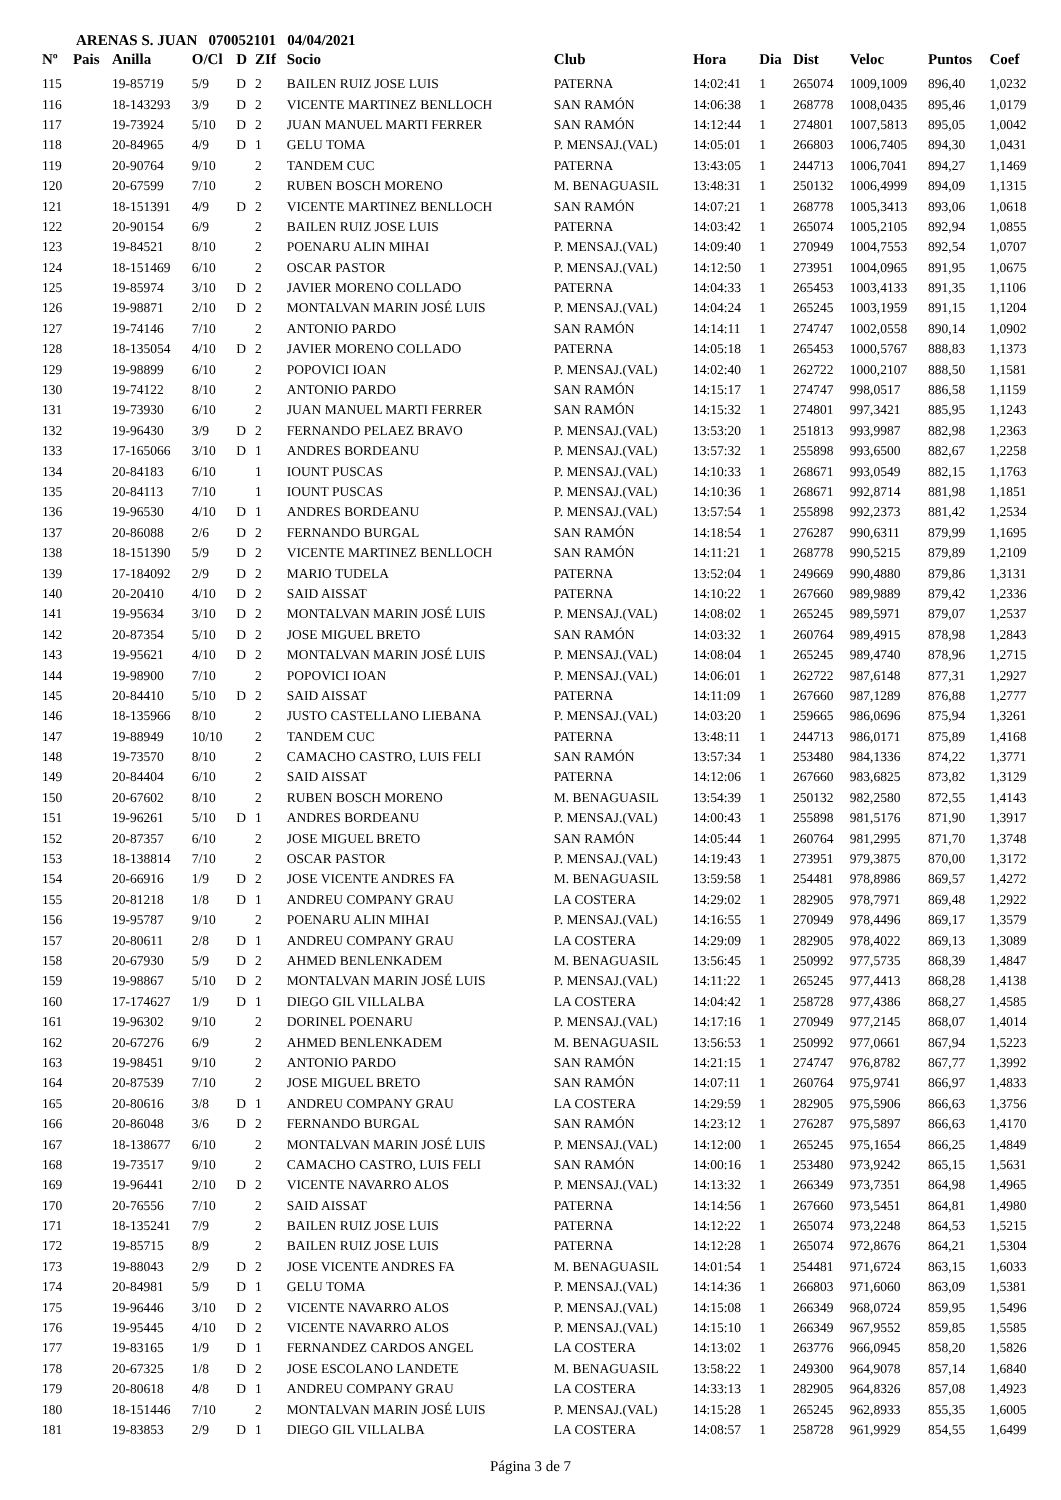ARENAS S. JUAN 070052101 04/04/2021
| Nº | Pais | Anilla | O/Cl | D | ZIf | Socio | Club | Hora | Dia | Dist | Veloc | Puntos | Coef |
| --- | --- | --- | --- | --- | --- | --- | --- | --- | --- | --- | --- | --- | --- |
| 115 | | 19-85719 | 5/9 | D | 2 | BAILEN RUIZ JOSE LUIS | PATERNA | 14:02:41 | 1 | 265074 | 1009,1009 | 896,40 | 1,0232 |
| 116 | | 18-143293 | 3/9 | D | 2 | VICENTE MARTINEZ BENLLOCH | SAN RAMÓN | 14:06:38 | 1 | 268778 | 1008,0435 | 895,46 | 1,0179 |
| 117 | | 19-73924 | 5/10 | D | 2 | JUAN MANUEL MARTI FERRER | SAN RAMÓN | 14:12:44 | 1 | 274801 | 1007,5813 | 895,05 | 1,0042 |
| 118 | | 20-84965 | 4/9 | D | 1 | GELU TOMA | P. MENSAJ.(VAL) | 14:05:01 | 1 | 266803 | 1006,7405 | 894,30 | 1,0431 |
| 119 | | 20-90764 | 9/10 | | 2 | TANDEM CUC | PATERNA | 13:43:05 | 1 | 244713 | 1006,7041 | 894,27 | 1,1469 |
| 120 | | 20-67599 | 7/10 | | 2 | RUBEN BOSCH MORENO | M. BENAGUASIL | 13:48:31 | 1 | 250132 | 1006,4999 | 894,09 | 1,1315 |
| 121 | | 18-151391 | 4/9 | D | 2 | VICENTE MARTINEZ BENLLOCH | SAN RAMÓN | 14:07:21 | 1 | 268778 | 1005,3413 | 893,06 | 1,0618 |
| 122 | | 20-90154 | 6/9 | | 2 | BAILEN RUIZ JOSE LUIS | PATERNA | 14:03:42 | 1 | 265074 | 1005,2105 | 892,94 | 1,0855 |
| 123 | | 19-84521 | 8/10 | | 2 | POENARU ALIN MIHAI | P. MENSAJ.(VAL) | 14:09:40 | 1 | 270949 | 1004,7553 | 892,54 | 1,0707 |
| 124 | | 18-151469 | 6/10 | | 2 | OSCAR PASTOR | P. MENSAJ.(VAL) | 14:12:50 | 1 | 273951 | 1004,0965 | 891,95 | 1,0675 |
| 125 | | 19-85974 | 3/10 | D | 2 | JAVIER MORENO COLLADO | PATERNA | 14:04:33 | 1 | 265453 | 1003,4133 | 891,35 | 1,1106 |
| 126 | | 19-98871 | 2/10 | D | 2 | MONTALVAN MARIN JOSÉ LUIS | P. MENSAJ.(VAL) | 14:04:24 | 1 | 265245 | 1003,1959 | 891,15 | 1,1204 |
| 127 | | 19-74146 | 7/10 | | 2 | ANTONIO PARDO | SAN RAMÓN | 14:14:11 | 1 | 274747 | 1002,0558 | 890,14 | 1,0902 |
| 128 | | 18-135054 | 4/10 | D | 2 | JAVIER MORENO COLLADO | PATERNA | 14:05:18 | 1 | 265453 | 1000,5767 | 888,83 | 1,1373 |
| 129 | | 19-98899 | 6/10 | | 2 | POPOVICI IOAN | P. MENSAJ.(VAL) | 14:02:40 | 1 | 262722 | 1000,2107 | 888,50 | 1,1581 |
| 130 | | 19-74122 | 8/10 | | 2 | ANTONIO PARDO | SAN RAMÓN | 14:15:17 | 1 | 274747 | 998,0517 | 886,58 | 1,1159 |
| 131 | | 19-73930 | 6/10 | | 2 | JUAN MANUEL MARTI FERRER | SAN RAMÓN | 14:15:32 | 1 | 274801 | 997,3421 | 885,95 | 1,1243 |
| 132 | | 19-96430 | 3/9 | D | 2 | FERNANDO PELAEZ BRAVO | P. MENSAJ.(VAL) | 13:53:20 | 1 | 251813 | 993,9987 | 882,98 | 1,2363 |
| 133 | | 17-165066 | 3/10 | D | 1 | ANDRES BORDEANU | P. MENSAJ.(VAL) | 13:57:32 | 1 | 255898 | 993,6500 | 882,67 | 1,2258 |
| 134 | | 20-84183 | 6/10 | | 1 | IOUNT PUSCAS | P. MENSAJ.(VAL) | 14:10:33 | 1 | 268671 | 993,0549 | 882,15 | 1,1763 |
| 135 | | 20-84113 | 7/10 | | 1 | IOUNT PUSCAS | P. MENSAJ.(VAL) | 14:10:36 | 1 | 268671 | 992,8714 | 881,98 | 1,1851 |
| 136 | | 19-96530 | 4/10 | D | 1 | ANDRES BORDEANU | P. MENSAJ.(VAL) | 13:57:54 | 1 | 255898 | 992,2373 | 881,42 | 1,2534 |
| 137 | | 20-86088 | 2/6 | D | 2 | FERNANDO BURGAL | SAN RAMÓN | 14:18:54 | 1 | 276287 | 990,6311 | 879,99 | 1,1695 |
| 138 | | 18-151390 | 5/9 | D | 2 | VICENTE MARTINEZ BENLLOCH | SAN RAMÓN | 14:11:21 | 1 | 268778 | 990,5215 | 879,89 | 1,2109 |
| 139 | | 17-184092 | 2/9 | D | 2 | MARIO TUDELA | PATERNA | 13:52:04 | 1 | 249669 | 990,4880 | 879,86 | 1,3131 |
| 140 | | 20-20410 | 4/10 | D | 2 | SAID AISSAT | PATERNA | 14:10:22 | 1 | 267660 | 989,9889 | 879,42 | 1,2336 |
| 141 | | 19-95634 | 3/10 | D | 2 | MONTALVAN MARIN JOSÉ LUIS | P. MENSAJ.(VAL) | 14:08:02 | 1 | 265245 | 989,5971 | 879,07 | 1,2537 |
| 142 | | 20-87354 | 5/10 | D | 2 | JOSE MIGUEL BRETO | SAN RAMÓN | 14:03:32 | 1 | 260764 | 989,4915 | 878,98 | 1,2843 |
| 143 | | 19-95621 | 4/10 | D | 2 | MONTALVAN MARIN JOSÉ LUIS | P. MENSAJ.(VAL) | 14:08:04 | 1 | 265245 | 989,4740 | 878,96 | 1,2715 |
| 144 | | 19-98900 | 7/10 | | 2 | POPOVICI IOAN | P. MENSAJ.(VAL) | 14:06:01 | 1 | 262722 | 987,6148 | 877,31 | 1,2927 |
| 145 | | 20-84410 | 5/10 | D | 2 | SAID AISSAT | PATERNA | 14:11:09 | 1 | 267660 | 987,1289 | 876,88 | 1,2777 |
| 146 | | 18-135966 | 8/10 | | 2 | JUSTO CASTELLANO LIEBANA | P. MENSAJ.(VAL) | 14:03:20 | 1 | 259665 | 986,0696 | 875,94 | 1,3261 |
| 147 | | 19-88949 | 10/10 | | 2 | TANDEM CUC | PATERNA | 13:48:11 | 1 | 244713 | 986,0171 | 875,89 | 1,4168 |
| 148 | | 19-73570 | 8/10 | | 2 | CAMACHO CASTRO, LUIS FELI | SAN RAMÓN | 13:57:34 | 1 | 253480 | 984,1336 | 874,22 | 1,3771 |
| 149 | | 20-84404 | 6/10 | | 2 | SAID AISSAT | PATERNA | 14:12:06 | 1 | 267660 | 983,6825 | 873,82 | 1,3129 |
| 150 | | 20-67602 | 8/10 | | 2 | RUBEN BOSCH MORENO | M. BENAGUASIL | 13:54:39 | 1 | 250132 | 982,2580 | 872,55 | 1,4143 |
| 151 | | 19-96261 | 5/10 | D | 1 | ANDRES BORDEANU | P. MENSAJ.(VAL) | 14:00:43 | 1 | 255898 | 981,5176 | 871,90 | 1,3917 |
| 152 | | 20-87357 | 6/10 | | 2 | JOSE MIGUEL BRETO | SAN RAMÓN | 14:05:44 | 1 | 260764 | 981,2995 | 871,70 | 1,3748 |
| 153 | | 18-138814 | 7/10 | | 2 | OSCAR PASTOR | P. MENSAJ.(VAL) | 14:19:43 | 1 | 273951 | 979,3875 | 870,00 | 1,3172 |
| 154 | | 20-66916 | 1/9 | D | 2 | JOSE VICENTE ANDRES FA | M. BENAGUASIL | 13:59:58 | 1 | 254481 | 978,8986 | 869,57 | 1,4272 |
| 155 | | 20-81218 | 1/8 | D | 1 | ANDREU COMPANY GRAU | LA COSTERA | 14:29:02 | 1 | 282905 | 978,7971 | 869,48 | 1,2922 |
| 156 | | 19-95787 | 9/10 | | 2 | POENARU ALIN MIHAI | P. MENSAJ.(VAL) | 14:16:55 | 1 | 270949 | 978,4496 | 869,17 | 1,3579 |
| 157 | | 20-80611 | 2/8 | D | 1 | ANDREU COMPANY GRAU | LA COSTERA | 14:29:09 | 1 | 282905 | 978,4022 | 869,13 | 1,3089 |
| 158 | | 20-67930 | 5/9 | D | 2 | AHMED BENLENKADEM | M. BENAGUASIL | 13:56:45 | 1 | 250992 | 977,5735 | 868,39 | 1,4847 |
| 159 | | 19-98867 | 5/10 | D | 2 | MONTALVAN MARIN JOSÉ LUIS | P. MENSAJ.(VAL) | 14:11:22 | 1 | 265245 | 977,4413 | 868,28 | 1,4138 |
| 160 | | 17-174627 | 1/9 | D | 1 | DIEGO GIL VILLALBA | LA COSTERA | 14:04:42 | 1 | 258728 | 977,4386 | 868,27 | 1,4585 |
| 161 | | 19-96302 | 9/10 | | 2 | DORINEL POENARU | P. MENSAJ.(VAL) | 14:17:16 | 1 | 270949 | 977,2145 | 868,07 | 1,4014 |
| 162 | | 20-67276 | 6/9 | | 2 | AHMED BENLENKADEM | M. BENAGUASIL | 13:56:53 | 1 | 250992 | 977,0661 | 867,94 | 1,5223 |
| 163 | | 19-98451 | 9/10 | | 2 | ANTONIO PARDO | SAN RAMÓN | 14:21:15 | 1 | 274747 | 976,8782 | 867,77 | 1,3992 |
| 164 | | 20-87539 | 7/10 | | 2 | JOSE MIGUEL BRETO | SAN RAMÓN | 14:07:11 | 1 | 260764 | 975,9741 | 866,97 | 1,4833 |
| 165 | | 20-80616 | 3/8 | D | 1 | ANDREU COMPANY GRAU | LA COSTERA | 14:29:59 | 1 | 282905 | 975,5906 | 866,63 | 1,3756 |
| 166 | | 20-86048 | 3/6 | D | 2 | FERNANDO BURGAL | SAN RAMÓN | 14:23:12 | 1 | 276287 | 975,5897 | 866,63 | 1,4170 |
| 167 | | 18-138677 | 6/10 | | 2 | MONTALVAN MARIN JOSÉ LUIS | P. MENSAJ.(VAL) | 14:12:00 | 1 | 265245 | 975,1654 | 866,25 | 1,4849 |
| 168 | | 19-73517 | 9/10 | | 2 | CAMACHO CASTRO, LUIS FELI | SAN RAMÓN | 14:00:16 | 1 | 253480 | 973,9242 | 865,15 | 1,5631 |
| 169 | | 19-96441 | 2/10 | D | 2 | VICENTE NAVARRO ALOS | P. MENSAJ.(VAL) | 14:13:32 | 1 | 266349 | 973,7351 | 864,98 | 1,4965 |
| 170 | | 20-76556 | 7/10 | | 2 | SAID AISSAT | PATERNA | 14:14:56 | 1 | 267660 | 973,5451 | 864,81 | 1,4980 |
| 171 | | 18-135241 | 7/9 | | 2 | BAILEN RUIZ JOSE LUIS | PATERNA | 14:12:22 | 1 | 265074 | 973,2248 | 864,53 | 1,5215 |
| 172 | | 19-85715 | 8/9 | | 2 | BAILEN RUIZ JOSE LUIS | PATERNA | 14:12:28 | 1 | 265074 | 972,8676 | 864,21 | 1,5304 |
| 173 | | 19-88043 | 2/9 | D | 2 | JOSE VICENTE ANDRES FA | M. BENAGUASIL | 14:01:54 | 1 | 254481 | 971,6724 | 863,15 | 1,6033 |
| 174 | | 20-84981 | 5/9 | D | 1 | GELU TOMA | P. MENSAJ.(VAL) | 14:14:36 | 1 | 266803 | 971,6060 | 863,09 | 1,5381 |
| 175 | | 19-96446 | 3/10 | D | 2 | VICENTE NAVARRO ALOS | P. MENSAJ.(VAL) | 14:15:08 | 1 | 266349 | 968,0724 | 859,95 | 1,5496 |
| 176 | | 19-95445 | 4/10 | D | 2 | VICENTE NAVARRO ALOS | P. MENSAJ.(VAL) | 14:15:10 | 1 | 266349 | 967,9552 | 859,85 | 1,5585 |
| 177 | | 19-83165 | 1/9 | D | 1 | FERNANDEZ CARDOS ANGEL | LA COSTERA | 14:13:02 | 1 | 263776 | 966,0945 | 858,20 | 1,5826 |
| 178 | | 20-67325 | 1/8 | D | 2 | JOSE ESCOLANO LANDETE | M. BENAGUASIL | 13:58:22 | 1 | 249300 | 964,9078 | 857,14 | 1,6840 |
| 179 | | 20-80618 | 4/8 | D | 1 | ANDREU COMPANY GRAU | LA COSTERA | 14:33:13 | 1 | 282905 | 964,8326 | 857,08 | 1,4923 |
| 180 | | 18-151446 | 7/10 | | 2 | MONTALVAN MARIN JOSÉ LUIS | P. MENSAJ.(VAL) | 14:15:28 | 1 | 265245 | 962,8933 | 855,35 | 1,6005 |
| 181 | | 19-83853 | 2/9 | D | 1 | DIEGO GIL VILLALBA | LA COSTERA | 14:08:57 | 1 | 258728 | 961,9929 | 854,55 | 1,6499 |
Página 3 de 7